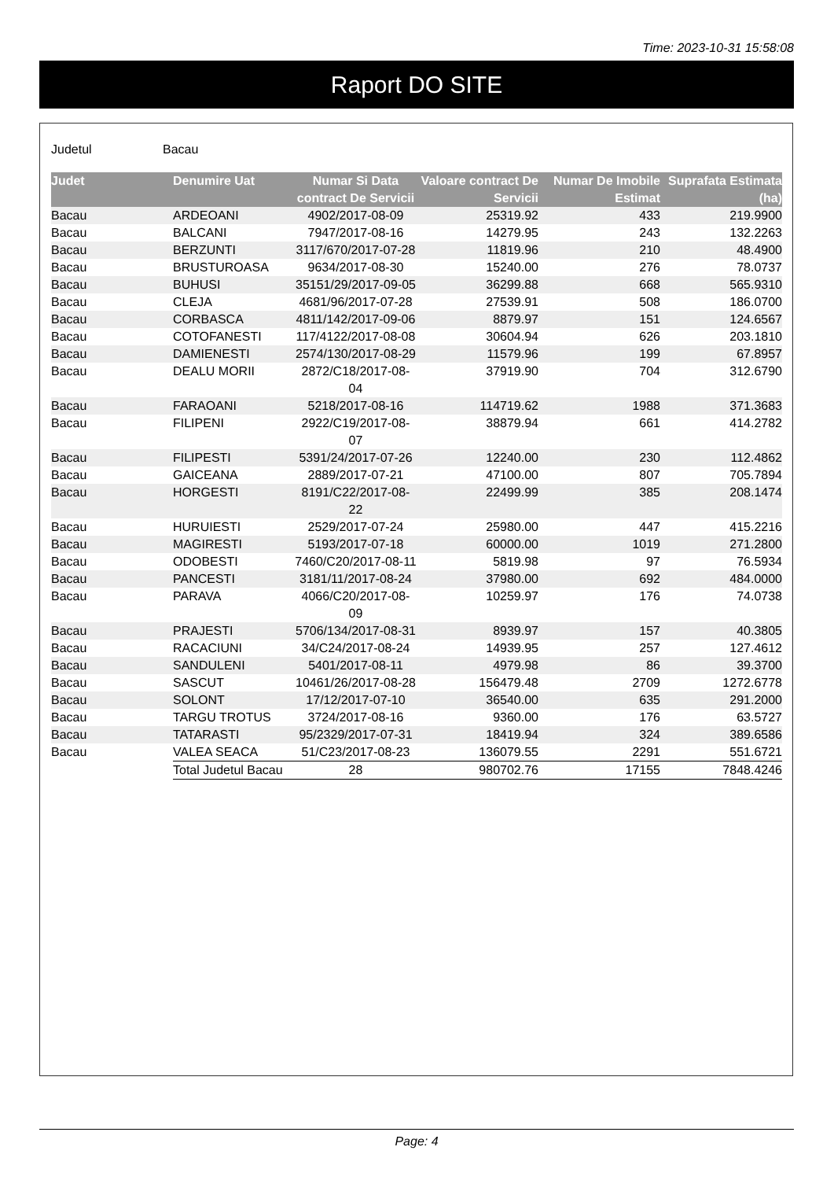Time: 2023-10-31 15:58:08
Raport DO SITE
Judetul Bacau
| Judet | Denumire Uat | Numar Si Data contract De Servicii | Valoare contract De Servicii | Numar De Imobile Estimat | Suprafata Estimata (ha) |
| --- | --- | --- | --- | --- | --- |
| Bacau | ARDEOANI | 4902/2017-08-09 | 25319.92 | 433 | 219.9900 |
| Bacau | BALCANI | 7947/2017-08-16 | 14279.95 | 243 | 132.2263 |
| Bacau | BERZUNTI | 3117/670/2017-07-28 | 11819.96 | 210 | 48.4900 |
| Bacau | BRUSTUROASA | 9634/2017-08-30 | 15240.00 | 276 | 78.0737 |
| Bacau | BUHUSI | 35151/29/2017-09-05 | 36299.88 | 668 | 565.9310 |
| Bacau | CLEJA | 4681/96/2017-07-28 | 27539.91 | 508 | 186.0700 |
| Bacau | CORBASCA | 4811/142/2017-09-06 | 8879.97 | 151 | 124.6567 |
| Bacau | COTOFANESTI | 117/4122/2017-08-08 | 30604.94 | 626 | 203.1810 |
| Bacau | DAMIENESTI | 2574/130/2017-08-29 | 11579.96 | 199 | 67.8957 |
| Bacau | DEALU MORII | 2872/C18/2017-08-04 | 37919.90 | 704 | 312.6790 |
| Bacau | FARAOANI | 5218/2017-08-16 | 114719.62 | 1988 | 371.3683 |
| Bacau | FILIPENI | 2922/C19/2017-08-07 | 38879.94 | 661 | 414.2782 |
| Bacau | FILIPESTI | 5391/24/2017-07-26 | 12240.00 | 230 | 112.4862 |
| Bacau | GAICEANA | 2889/2017-07-21 | 47100.00 | 807 | 705.7894 |
| Bacau | HORGESTI | 8191/C22/2017-08-22 | 22499.99 | 385 | 208.1474 |
| Bacau | HURUIESTI | 2529/2017-07-24 | 25980.00 | 447 | 415.2216 |
| Bacau | MAGIRESTI | 5193/2017-07-18 | 60000.00 | 1019 | 271.2800 |
| Bacau | ODOBESTI | 7460/C20/2017-08-11 | 5819.98 | 97 | 76.5934 |
| Bacau | PANCESTI | 3181/11/2017-08-24 | 37980.00 | 692 | 484.0000 |
| Bacau | PARAVA | 4066/C20/2017-08-09 | 10259.97 | 176 | 74.0738 |
| Bacau | PRAJESTI | 5706/134/2017-08-31 | 8939.97 | 157 | 40.3805 |
| Bacau | RACACIUNI | 34/C24/2017-08-24 | 14939.95 | 257 | 127.4612 |
| Bacau | SANDULENI | 5401/2017-08-11 | 4979.98 | 86 | 39.3700 |
| Bacau | SASCUT | 10461/26/2017-08-28 | 156479.48 | 2709 | 1272.6778 |
| Bacau | SOLONT | 17/12/2017-07-10 | 36540.00 | 635 | 291.2000 |
| Bacau | TARGU TROTUS | 3724/2017-08-16 | 9360.00 | 176 | 63.5727 |
| Bacau | TATARASTI | 95/2329/2017-07-31 | 18419.94 | 324 | 389.6586 |
| Bacau | VALEA SEACA | 51/C23/2017-08-23 | 136079.55 | 2291 | 551.6721 |
| | Total Judetul Bacau | 28 | 980702.76 | 17155 | 7848.4246 |
Page: 4